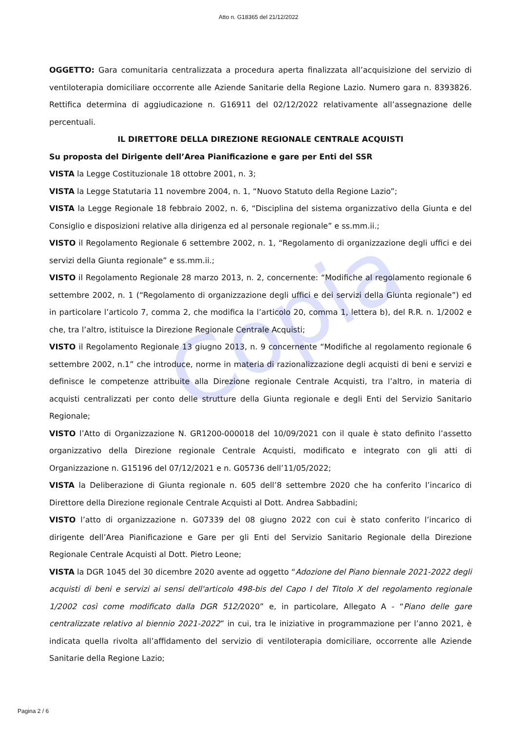Copia
Atto n. G18365 del 21/12/2022
OGGETTO: Gara comunitaria centralizzata a procedura aperta finalizzata all’acquisizione del servizio di ventiloterapia domiciliare occorrente alle Aziende Sanitarie della Regione Lazio. Numero gara n. 8393826. Rettifica determina di aggiudicazione n. G16911 del 02/12/2022 relativamente all’assegnazione delle percentuali.
IL DIRETTORE DELLA DIREZIONE REGIONALE CENTRALE ACQUISTI
Su proposta del Dirigente dell’Area Pianificazione e gare per Enti del SSR
VISTA la Legge Costituzionale 18 ottobre 2001, n. 3;
VISTA la Legge Statutaria 11 novembre 2004, n. 1, “Nuovo Statuto della Regione Lazio”;
VISTA la Legge Regionale 18 febbraio 2002, n. 6, “Disciplina del sistema organizzativo della Giunta e del Consiglio e disposizioni relative alla dirigenza ed al personale regionale” e ss.mm.ii.;
VISTO il Regolamento Regionale 6 settembre 2002, n. 1, “Regolamento di organizzazione degli uffici e dei servizi della Giunta regionale” e ss.mm.ii.;
VISTO il Regolamento Regionale 28 marzo 2013, n. 2, concernente: “Modifiche al regolamento regionale 6 settembre 2002, n. 1 (“Regolamento di organizzazione degli uffici e dei servizi della Giunta regionale”) ed in particolare l’articolo 7, comma 2, che modifica la l’articolo 20, comma 1, lettera b), del R.R. n. 1/2002 e che, tra l’altro, istituisce la Direzione Regionale Centrale Acquisti;
VISTO il Regolamento Regionale 13 giugno 2013, n. 9 concernente “Modifiche al regolamento regionale 6 settembre 2002, n.1” che introduce, norme in materia di razionalizzazione degli acquisti di beni e servizi e definisce le competenze attribuite alla Direzione regionale Centrale Acquisti, tra l’altro, in materia di acquisti centralizzati per conto delle strutture della Giunta regionale e degli Enti del Servizio Sanitario Regionale;
VISTO l’Atto di Organizzazione N. GR1200-000018 del 10/09/2021 con il quale è stato definito l’assetto organizzativo della Direzione regionale Centrale Acquisti, modificato e integrato con gli atti di Organizzazione n. G15196 del 07/12/2021 e n. G05736 dell’11/05/2022;
VISTA la Deliberazione di Giunta regionale n. 605 dell’8 settembre 2020 che ha conferito l’incarico di Direttore della Direzione regionale Centrale Acquisti al Dott. Andrea Sabbadini;
VISTO l’atto di organizzazione n. G07339 del 08 giugno 2022 con cui è stato conferito l’incarico di dirigente dell’Area Pianificazione e Gare per gli Enti del Servizio Sanitario Regionale della Direzione Regionale Centrale Acquisti al Dott. Pietro Leone;
VISTA la DGR 1045 del 30 dicembre 2020 avente ad oggetto “Adozione del Piano biennale 2021-2022 degli acquisti di beni e servizi ai sensi dell'articolo 498-bis del Capo I del Titolo X del regolamento regionale 1/2002 così come modificato dalla DGR 512/2020” e, in particolare, Allegato A - “Piano delle gare centralizzate relativo al biennio 2021-2022” in cui, tra le iniziative in programmazione per l’anno 2021, è indicata quella rivolta all’affidamento del servizio di ventiloterapia domiciliare, occorrente alle Aziende Sanitarie della Regione Lazio;
Pagina 2 / 6